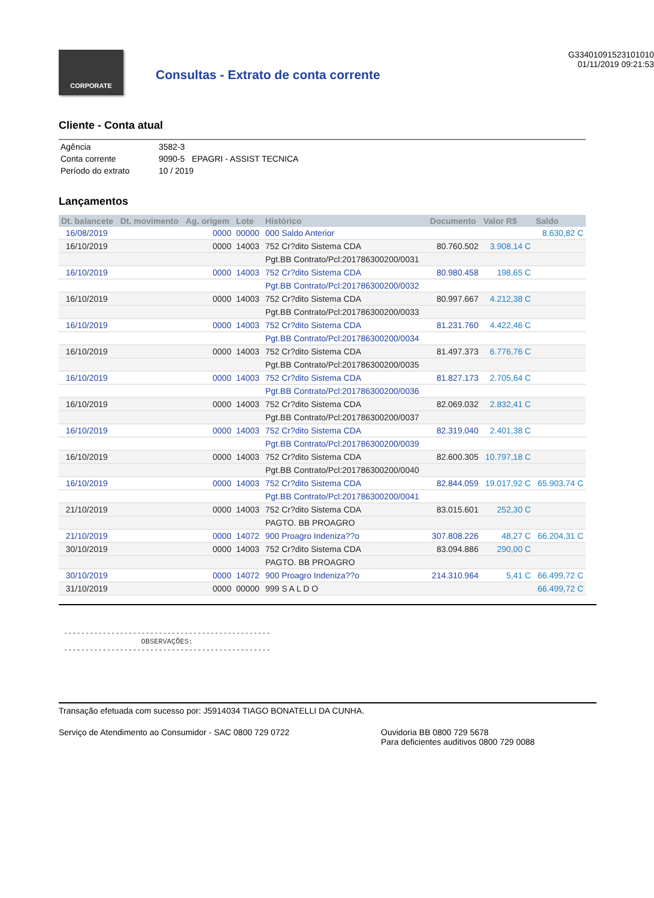CORPORATE
Consultas - Extrato de conta corrente
G33401091523101010
01/11/2019 09:21:53
Cliente - Conta atual
| Agência | 3582-3 |
| Conta corrente | 9090-5 EPAGRI - ASSIST TECNICA |
| Período do extrato | 10 / 2019 |
Lançamentos
| Dt. balancete | Dt. movimento | Ag. origem | Lote | Histórico | Documento | Valor R$ | Saldo |
| --- | --- | --- | --- | --- | --- | --- | --- |
| 16/08/2019 | | 0000 | 00000 | 000 Saldo Anterior | | | 8.630,82 C |
| 16/10/2019 | | 0000 | 14003 | 752 Cr?dito Sistema CDA | 80.760.502 | 3.908,14 C | |
| | | | | Pgt.BB Contrato/Pcl:201786300200/0031 | | | |
| 16/10/2019 | | 0000 | 14003 | 752 Cr?dito Sistema CDA | 80.980.458 | 198,65 C | |
| | | | | Pgt.BB Contrato/Pcl:201786300200/0032 | | | |
| 16/10/2019 | | 0000 | 14003 | 752 Cr?dito Sistema CDA | 80.997.667 | 4.212,38 C | |
| | | | | Pgt.BB Contrato/Pcl:201786300200/0033 | | | |
| 16/10/2019 | | 0000 | 14003 | 752 Cr?dito Sistema CDA | 81.231.760 | 4.422,46 C | |
| | | | | Pgt.BB Contrato/Pcl:201786300200/0034 | | | |
| 16/10/2019 | | 0000 | 14003 | 752 Cr?dito Sistema CDA | 81.497.373 | 6.776,76 C | |
| | | | | Pgt.BB Contrato/Pcl:201786300200/0035 | | | |
| 16/10/2019 | | 0000 | 14003 | 752 Cr?dito Sistema CDA | 81.827.173 | 2.705,64 C | |
| | | | | Pgt.BB Contrato/Pcl:201786300200/0036 | | | |
| 16/10/2019 | | 0000 | 14003 | 752 Cr?dito Sistema CDA | 82.069.032 | 2.832,41 C | |
| | | | | Pgt.BB Contrato/Pcl:201786300200/0037 | | | |
| 16/10/2019 | | 0000 | 14003 | 752 Cr?dito Sistema CDA | 82.319.040 | 2.401,38 C | |
| | | | | Pgt.BB Contrato/Pcl:201786300200/0039 | | | |
| 16/10/2019 | | 0000 | 14003 | 752 Cr?dito Sistema CDA | 82.600.305 | 10.797,18 C | |
| | | | | Pgt.BB Contrato/Pcl:201786300200/0040 | | | |
| 16/10/2019 | | 0000 | 14003 | 752 Cr?dito Sistema CDA | 82.844.059 | 19.017,92 C | 65.903,74 C |
| | | | | Pgt.BB Contrato/Pcl:201786300200/0041 | | | |
| 21/10/2019 | | 0000 | 14003 | 752 Cr?dito Sistema CDA | 83.015.601 | 252,30 C | |
| | | | | PAGTO. BB PROAGRO | | | |
| 21/10/2019 | | 0000 | 14072 | 900 Proagro Indeniza??o | 307.808.226 | 48,27 C | 66.204,31 C |
| 30/10/2019 | | 0000 | 14003 | 752 Cr?dito Sistema CDA | 83.094.886 | 290,00 C | |
| | | | | PAGTO. BB PROAGRO | | | |
| 30/10/2019 | | 0000 | 14072 | 900 Proagro Indeniza??o | 214.310.964 | 5,41 C | 66.499,72 C |
| 31/10/2019 | | 0000 | 00000 | 999 S A L D O | | | 66.499,72 C |
------------------------------------------------ OBSERVAÇÕES: ------------------------------------------------
Transação efetuada com sucesso por: J5914034 TIAGO BONATELLI DA CUNHA.
Serviço de Atendimento ao Consumidor - SAC 0800 729 0722 Ouvidoria BB 0800 729 5678
Para deficientes auditivos 0800 729 0088